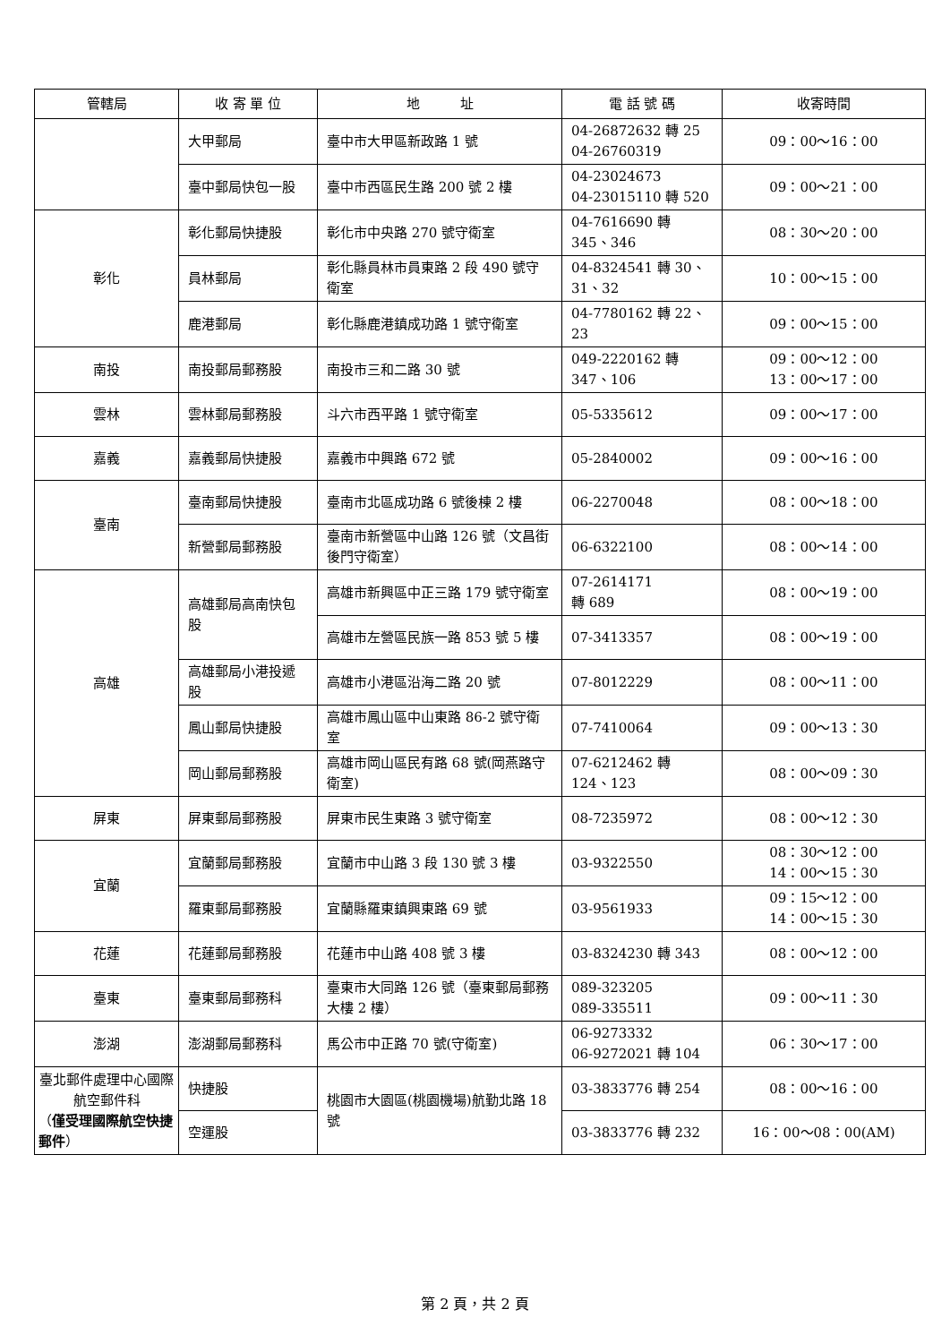| 管轄局 | 收 寄 單 位 | 地 址 | 電 話 號 碼 | 收寄時間 |
| --- | --- | --- | --- | --- |
| | 大甲郵局 | 臺中市大甲區新政路 1 號 | 04-26872632 轉 25 04-26760319 | 09：00～16：00 |
| | 臺中郵局快包一股 | 臺中市西區民生路 200 號 2 樓 | 04-23024673 04-23015110 轉 520 | 09：00～21：00 |
| 彰化 | 彰化郵局快捷股 | 彰化市中央路 270 號守衛室 | 04-7616690 轉 345、346 | 08：30～20：00 |
| | 員林郵局 | 彰化縣員林市員東路 2 段 490 號守衛室 | 04-8324541 轉 30、31、32 | 10：00～15：00 |
| | 鹿港郵局 | 彰化縣鹿港鎮成功路 1 號守衛室 | 04-7780162 轉 22、23 | 09：00～15：00 |
| 南投 | 南投郵局郵務股 | 南投市三和二路 30 號 | 049-2220162 轉 347、106 | 09：00～12：00 13：00～17：00 |
| 雲林 | 雲林郵局郵務股 | 斗六市西平路 1 號守衛室 | 05-5335612 | 09：00～17：00 |
| 嘉義 | 嘉義郵局快捷股 | 嘉義市中興路 672 號 | 05-2840002 | 09：00～16：00 |
| 臺南 | 臺南郵局快捷股 | 臺南市北區成功路 6 號後棟 2 樓 | 06-2270048 | 08：00～18：00 |
| | 新營郵局郵務股 | 臺南市新營區中山路 126 號（文昌街後門守衛室） | 06-6322100 | 08：00～14：00 |
| 高雄 | 高雄郵局高南快包股 | 高雄市新興區中正三路 179 號守衛室 | 07-2614171 轉 689 | 08：00～19：00 |
| | | 高雄市左營區民族一路 853 號 5 樓 | 07-3413357 | 08：00～19：00 |
| | 高雄郵局小港投遞股 | 高雄市小港區沿海二路 20 號 | 07-8012229 | 08：00～11：00 |
| | 鳳山郵局快捷股 | 高雄市鳳山區中山東路 86-2 號守衛室 | 07-7410064 | 09：00～13：30 |
| | 岡山郵局郵務股 | 高雄市岡山區民有路 68 號(岡燕路守衛室) | 07-6212462 轉 124、123 | 08：00～09：30 |
| 屏東 | 屏東郵局郵務股 | 屏東市民生東路 3 號守衛室 | 08-7235972 | 08：00～12：30 |
| 宜蘭 | 宜蘭郵局郵務股 | 宜蘭市中山路 3 段 130 號 3 樓 | 03-9322550 | 08：30～12：00 14：00～15：30 |
| | 羅東郵局郵務股 | 宜蘭縣羅東鎮興東路 69 號 | 03-9561933 | 09：15～12：00 14：00～15：30 |
| 花蓮 | 花蓮郵局郵務股 | 花蓮市中山路 408 號 3 樓 | 03-8324230 轉 343 | 08：00～12：00 |
| 臺東 | 臺東郵局郵務科 | 臺東市大同路 126 號（臺東郵局郵務大樓 2 樓） | 089-323205 089-335511 | 09：00～11：30 |
| 澎湖 | 澎湖郵局郵務科 | 馬公市中正路 70 號(守衛室) | 06-9273332 06-9272021 轉 104 | 06：30～17：00 |
| 臺北郵件處理中心國際航空郵件科 （ 僅受理國際航空快捷郵件 ） | 快捷股 | 桃園市大園區(桃園機場)航勤北路 18 號 | 03-3833776 轉 254 | 08：00～16：00 |
| | 空運股 | | 03-3833776 轉 232 | 16：00～08：00(AM) |
第 2 頁，共 2 頁